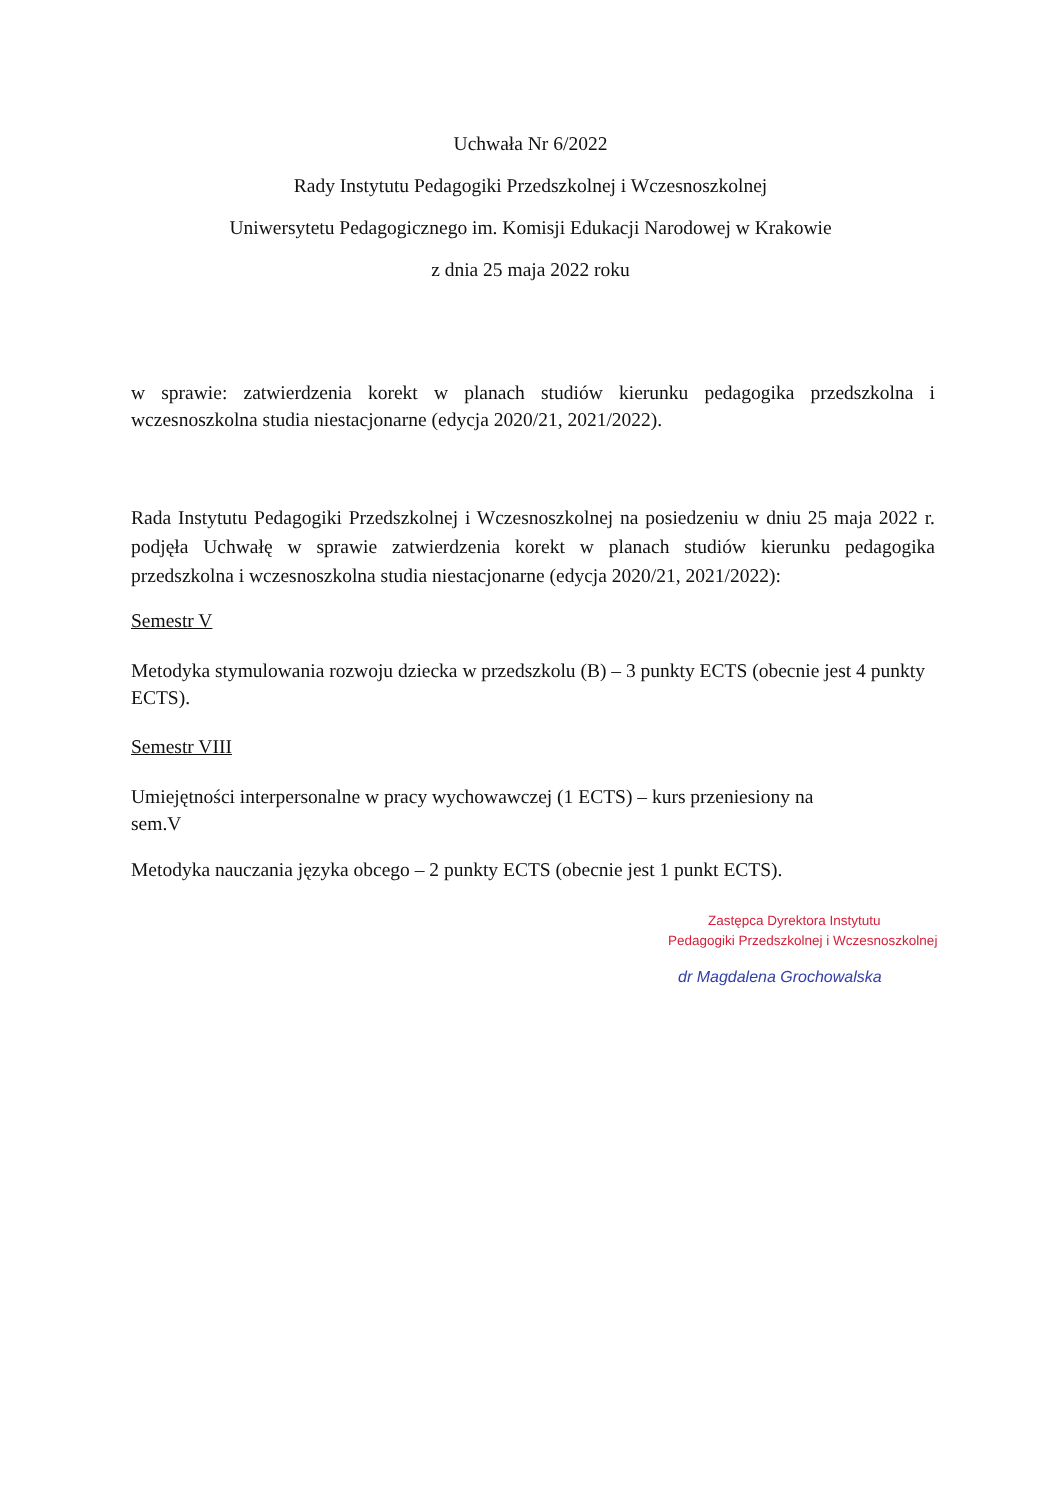Uchwała Nr 6/2022
Rady Instytutu Pedagogiki Przedszkolnej i Wczesnoszkolnej
Uniwersytetu Pedagogicznego im. Komisji Edukacji Narodowej w Krakowie
z dnia 25 maja 2022 roku
w sprawie: zatwierdzenia korekt w planach studiów kierunku pedagogika przedszkolna i wczesnoszkolna studia niestacjonarne (edycja 2020/21, 2021/2022).
Rada Instytutu Pedagogiki Przedszkolnej i Wczesnoszkolnej na posiedzeniu w dniu 25 maja 2022 r. podjęła Uchwałę w sprawie zatwierdzenia korekt w planach studiów kierunku pedagogika przedszkolna i wczesnoszkolna studia niestacjonarne (edycja 2020/21, 2021/2022):
Semestr V
Metodyka stymulowania rozwoju dziecka w przedszkolu (B) – 3 punkty ECTS (obecnie jest 4 punkty ECTS).
Semestr VIII
Umiejętności interpersonalne w pracy wychowawczej (1 ECTS) – kurs przeniesiony na
sem.V
Metodyka nauczania języka obcego – 2 punkty ECTS (obecnie jest 1 punkt ECTS).
Zastępca Dyrektora Instytutu
Pedagogiki Przedszkolnej i Wczesnoszkolnej
dr Magdalena Grochowalska